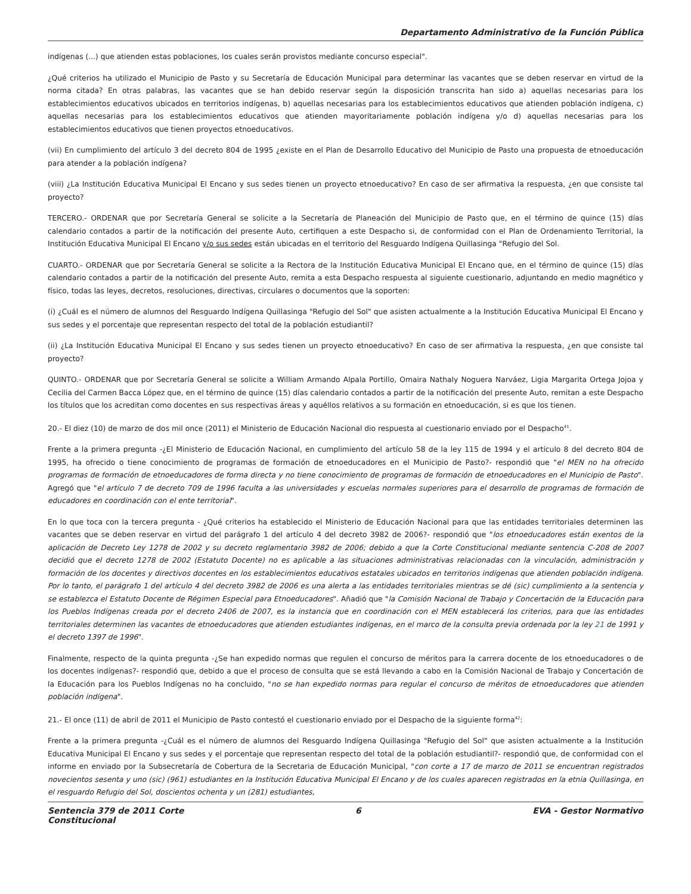Departamento Administrativo de la Función Pública
indígenas (...) que atienden estas poblaciones, los cuales serán provistos mediante concurso especial".
¿Qué criterios ha utilizado el Municipio de Pasto y su Secretaría de Educación Municipal para determinar las vacantes que se deben reservar en virtud de la norma citada? En otras palabras, las vacantes que se han debido reservar según la disposición transcrita han sido a) aquellas necesarias para los establecimientos educativos ubicados en territorios indígenas, b) aquellas necesarias para los establecimientos educativos que atienden población indígena, c) aquellas necesarias para los establecimientos educativos que atienden mayoritariamente población indígena y/o d) aquellas necesarias para los establecimientos educativos que tienen proyectos etnoeducativos.
(vii) En cumplimiento del artículo 3 del decreto 804 de 1995 ¿existe en el Plan de Desarrollo Educativo del Municipio de Pasto una propuesta de etnoeducación para atender a la población indígena?
(viii) ¿La Institución Educativa Municipal El Encano y sus sedes tienen un proyecto etnoeducativo? En caso de ser afirmativa la respuesta, ¿en que consiste tal proyecto?
TERCERO.- ORDENAR que por Secretaría General se solicite a la Secretaría de Planeación del Municipio de Pasto que, en el término de quince (15) días calendario contados a partir de la notificación del presente Auto, certifiquen a este Despacho si, de conformidad con el Plan de Ordenamiento Territorial, la Institución Educativa Municipal El Encano y/o sus sedes están ubicadas en el territorio del Resguardo Indígena Quillasinga "Refugio del Sol.
CUARTO.- ORDENAR que por Secretaría General se solicite a la Rectora de la Institución Educativa Municipal El Encano que, en el término de quince (15) días calendario contados a partir de la notificación del presente Auto, remita a esta Despacho respuesta al siguiente cuestionario, adjuntando en medio magnético y físico, todas las leyes, decretos, resoluciones, directivas, circulares o documentos que la soporten:
(i) ¿Cuál es el número de alumnos del Resguardo Indígena Quillasinga "Refugio del Sol" que asisten actualmente a la Institución Educativa Municipal El Encano y sus sedes y el porcentaje que representan respecto del total de la población estudiantil?
(ii) ¿La Institución Educativa Municipal El Encano y sus sedes tienen un proyecto etnoeducativo? En caso de ser afirmativa la respuesta, ¿en que consiste tal proyecto?
QUINTO.- ORDENAR que por Secretaría General se solicite a William Armando Alpala Portillo, Omaira Nathaly Noguera Narváez, Ligia Margarita Ortega Jojoa y Cecilia del Carmen Bacca López que, en el término de quince (15) días calendario contados a partir de la notificación del presente Auto, remitan a este Despacho los títulos que los acreditan como docentes en sus respectivas áreas y aquéllos relativos a su formación en etnoeducación, si es que los tienen.
20.- El diez (10) de marzo de dos mil once (2011) el Ministerio de Educación Nacional dio respuesta al cuestionario enviado por el Despacho<sup>41</sup>.
Frente a la primera pregunta -¿El Ministerio de Educación Nacional, en cumplimiento del artículo 58 de la ley 115 de 1994 y el artículo 8 del decreto 804 de 1995, ha ofrecido o tiene conocimiento de programas de formación de etnoeducadores en el Municipio de Pasto?- respondió que "el MEN no ha ofrecido programas de formación de etnoeducadores de forma directa y no tiene conocimiento de programas de formación de etnoeducadores en el Municipio de Pasto". Agregó que "el artículo 7 de decreto 709 de 1996 faculta a las universidades y escuelas normales superiores para el desarrollo de programas de formación de educadores en coordinación con el ente territorial".
En lo que toca con la tercera pregunta - ¿Qué criterios ha establecido el Ministerio de Educación Nacional para que las entidades territoriales determinen las vacantes que se deben reservar en virtud del parágrafo 1 del artículo 4 del decreto 3982 de 2006?- respondió que "los etnoeducadores están exentos de la aplicación de Decreto Ley 1278 de 2002 y su decreto reglamentario 3982 de 2006; debido a que la Corte Constitucional mediante sentencia C-208 de 2007 decidió que el decreto 1278 de 2002 (Estatuto Docente) no es aplicable a las situaciones administrativas relacionadas con la vinculación, administración y formación de los docentes y directivos docentes en los establecimientos educativos estatales ubicados en territorios indígenas que atienden población indígena. Por lo tanto, el parágrafo 1 del artículo 4 del decreto 3982 de 2006 es una alerta a las entidades territoriales mientras se dé (sic) cumplimiento a la sentencia y se establezca el Estatuto Docente de Régimen Especial para Etnoeducadores". Añadió que "la Comisión Nacional de Trabajo y Concertación de la Educación para los Pueblos Indígenas creada por el decreto 2406 de 2007, es la instancia que en coordinación con el MEN establecerá los criterios, para que las entidades territoriales determinen las vacantes de etnoeducadores que atienden estudiantes indígenas, en el marco de la consulta previa ordenada por la ley 21 de 1991 y el decreto 1397 de 1996".
Finalmente, respecto de la quinta pregunta -¿Se han expedido normas que regulen el concurso de méritos para la carrera docente de los etnoeducadores o de los docentes indígenas?- respondió que, debido a que el proceso de consulta que se está llevando a cabo en la Comisión Nacional de Trabajo y Concertación de la Educación para los Pueblos Indígenas no ha concluido, "no se han expedido normas para regular el concurso de méritos de etnoeducadores que atienden población indígena".
21.- El once (11) de abril de 2011 el Municipio de Pasto contestó el cuestionario enviado por el Despacho de la siguiente forma<sup>42</sup>:
Frente a la primera pregunta -¿Cuál es el número de alumnos del Resguardo Indígena Quillasinga "Refugio del Sol" que asisten actualmente a la Institución Educativa Municipal El Encano y sus sedes y el porcentaje que representan respecto del total de la población estudiantil?- respondió que, de conformidad con el informe en enviado por la Subsecretaría de Cobertura de la Secretaria de Educación Municipal, "con corte a 17 de marzo de 2011 se encuentran registrados novecientos sesenta y uno (sic) (961) estudiantes en la Institución Educativa Municipal El Encano y de los cuales aparecen registrados en la etnia Quillasinga, en el resguardo Refugio del Sol, doscientos ochenta y un (281) estudiantes,
Sentencia 379 de 2011 Corte
Constitucional 6 EVA - Gestor Normativo